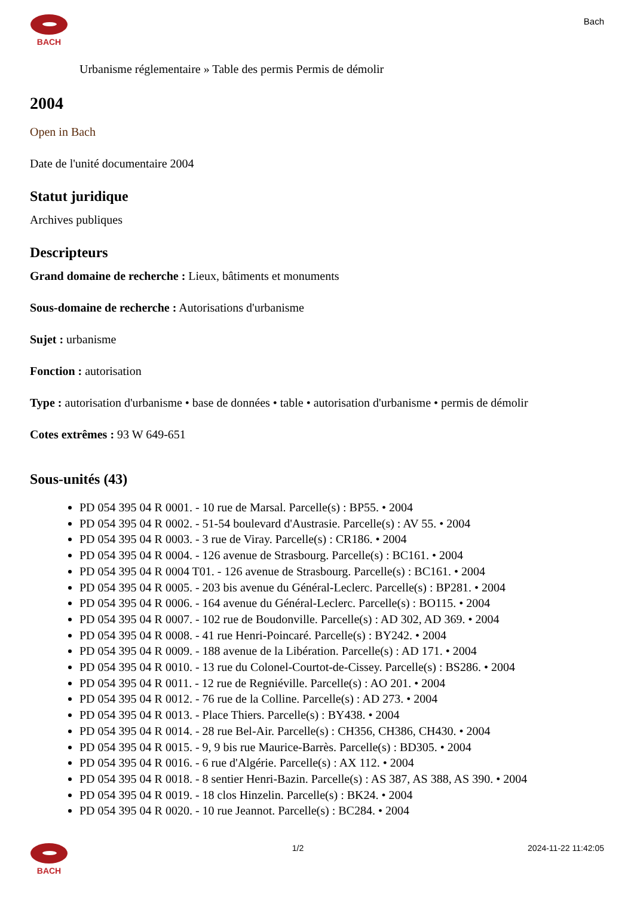BACH
Bach
Urbanisme réglementaire » Table des permis Permis de démolir
2004
Open in Bach
Date de l'unité documentaire 2004
Statut juridique
Archives publiques
Descripteurs
Grand domaine de recherche : Lieux, bâtiments et monuments
Sous-domaine de recherche : Autorisations d'urbanisme
Sujet : urbanisme
Fonction : autorisation
Type : autorisation d'urbanisme • base de données • table • autorisation d'urbanisme • permis de démolir
Cotes extrêmes : 93 W 649-651
Sous-unités (43)
PD 054 395 04 R 0001. - 10 rue de Marsal. Parcelle(s) : BP55. • 2004
PD 054 395 04 R 0002. - 51-54 boulevard d'Austrasie. Parcelle(s) : AV 55. • 2004
PD 054 395 04 R 0003. - 3 rue de Viray. Parcelle(s) : CR186. • 2004
PD 054 395 04 R 0004. - 126 avenue de Strasbourg. Parcelle(s) : BC161. • 2004
PD 054 395 04 R 0004 T01. - 126 avenue de Strasbourg. Parcelle(s) : BC161. • 2004
PD 054 395 04 R 0005. - 203 bis avenue du Général-Leclerc. Parcelle(s) : BP281. • 2004
PD 054 395 04 R 0006. - 164 avenue du Général-Leclerc. Parcelle(s) : BO115. • 2004
PD 054 395 04 R 0007. - 102 rue de Boudonville. Parcelle(s) : AD 302, AD 369. • 2004
PD 054 395 04 R 0008. - 41 rue Henri-Poincaré. Parcelle(s) : BY242. • 2004
PD 054 395 04 R 0009. - 188 avenue de la Libération. Parcelle(s) : AD 171. • 2004
PD 054 395 04 R 0010. - 13 rue du Colonel-Courtot-de-Cissey. Parcelle(s) : BS286. • 2004
PD 054 395 04 R 0011. - 12 rue de Regniéville. Parcelle(s) : AO 201. • 2004
PD 054 395 04 R 0012. - 76 rue de la Colline. Parcelle(s) : AD 273. • 2004
PD 054 395 04 R 0013. - Place Thiers. Parcelle(s) : BY438. • 2004
PD 054 395 04 R 0014. - 28 rue Bel-Air. Parcelle(s) : CH356, CH386, CH430. • 2004
PD 054 395 04 R 0015. - 9, 9 bis rue Maurice-Barrès. Parcelle(s) : BD305. • 2004
PD 054 395 04 R 0016. - 6 rue d'Algérie. Parcelle(s) : AX 112. • 2004
PD 054 395 04 R 0018. - 8 sentier Henri-Bazin. Parcelle(s) : AS 387, AS 388, AS 390. • 2004
PD 054 395 04 R 0019. - 18 clos Hinzelin. Parcelle(s) : BK24. • 2004
PD 054 395 04 R 0020. - 10 rue Jeannot. Parcelle(s) : BC284. • 2004
BACH 1/2 2024-11-22 11:42:05